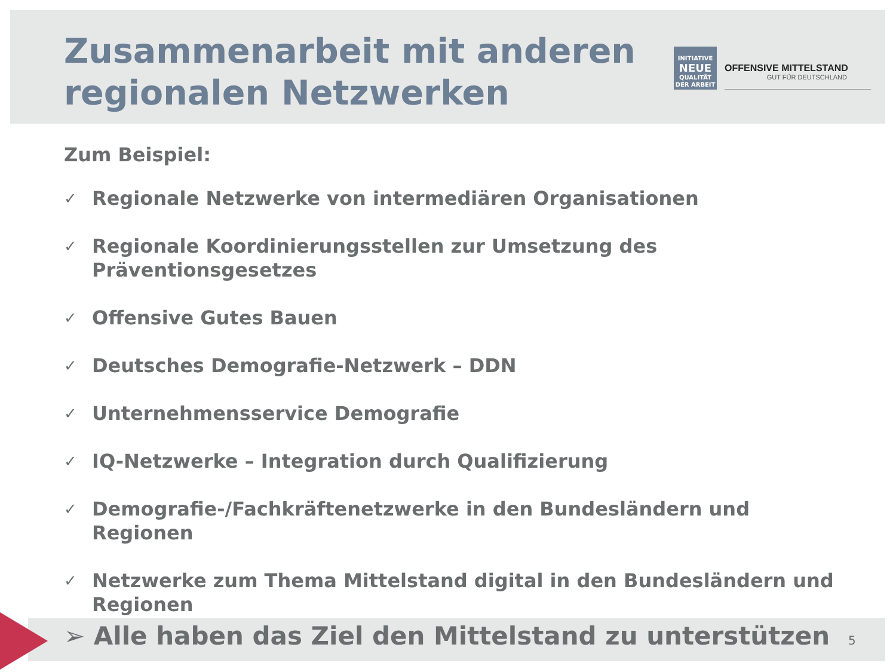Zusammenarbeit mit anderen
regionalen Netzwerken
INITIATIVE
NEUE
QUALITÄT
DER ARBEIT
OFFENSIVE MITTELSTAND
GUT FÜR DEUTSCHLAND
Zum Beispiel:
✓ Regionale Netzwerke von intermediären Organisationen
✓ Regionale Koordinierungsstellen zur Umsetzung des Präventionsgesetzes
✓ Offensive Gutes Bauen
✓ Deutsches Demografie-Netzwerk – DDN
✓ Unternehmensservice Demografie
✓ IQ-Netzwerke – Integration durch Qualifizierung
✓ Demografie-/Fachkräftenetzwerke in den Bundesländern und Regionen
✓ Netzwerke zum Thema Mittelstand digital in den Bundesländern und Regionen
➢ Alle haben das Ziel den Mittelstand zu unterstützen
5